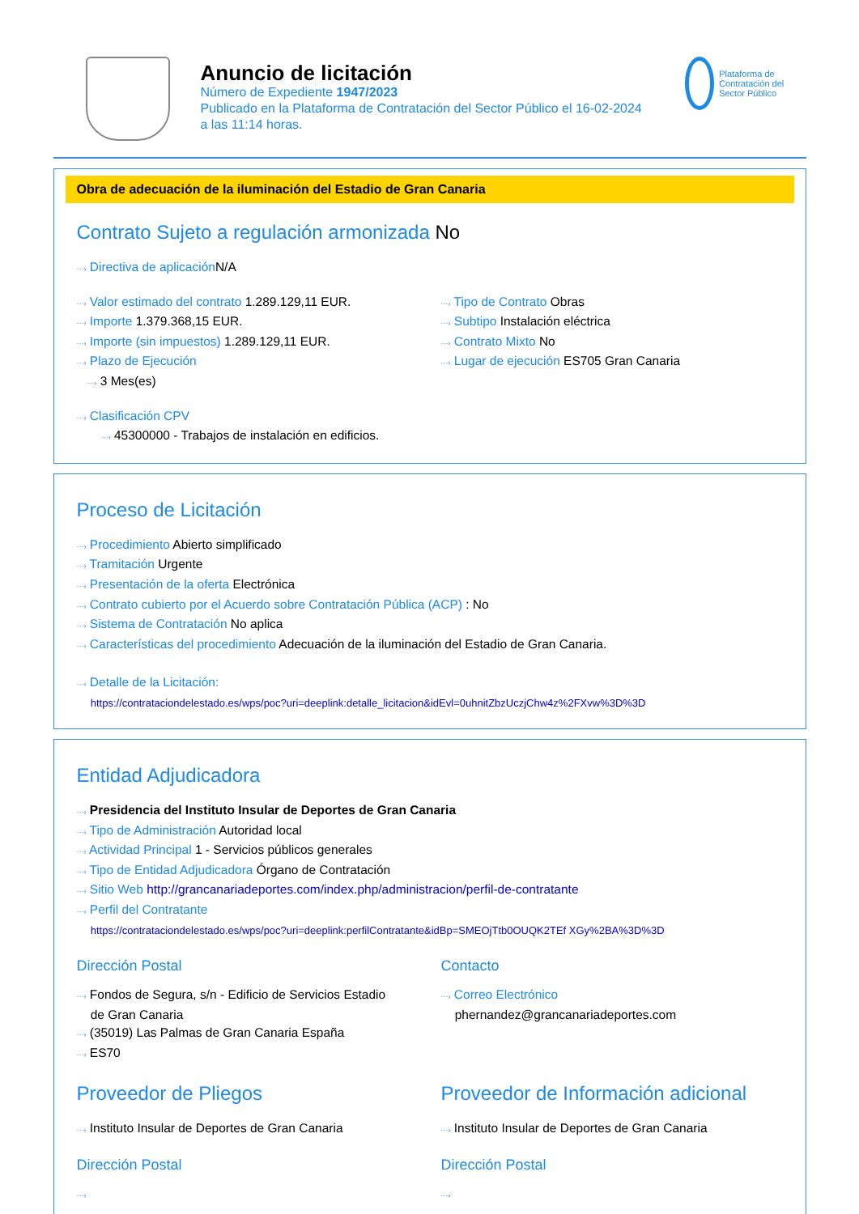Anuncio de licitación
Número de Expediente 1947/2023
Publicado en la Plataforma de Contratación del Sector Público el 16-02-2024
a las 11:14 horas.
Plataforma de Contratación del Sector Público
Obra de adecuación de la iluminación del Estadio de Gran Canaria
Contrato Sujeto a regulación armonizada No
···› Directiva de aplicación N/A
···› Valor estimado del contrato 1.289.129,11 EUR.
···› Importe 1.379.368,15 EUR.
···› Importe (sin impuestos) 1.289.129,11 EUR.
···› Plazo de Ejecución
···› 3 Mes(es)
···› Tipo de Contrato Obras
···› Subtipo Instalación eléctrica
···› Contrato Mixto No
···› Lugar de ejecución ES705 Gran Canaria
···› Clasificación CPV
···› 45300000 - Trabajos de instalación en edificios.
Proceso de Licitación
···› Procedimiento Abierto simplificado
···› Tramitación Urgente
···› Presentación de la oferta Electrónica
···› Contrato cubierto por el Acuerdo sobre Contratación Pública (ACP) : No
···› Sistema de Contratación No aplica
···› Características del procedimiento Adecuación de la iluminación del Estadio de Gran Canaria.
···› Detalle de la Licitación:
https://contrataciondelestado.es/wps/poc?uri=deeplink:detalle_licitacion&idEvl=0uhnitZbzUczjChw4z%2FXvw%3D%3D
Entidad Adjudicadora
···› Presidencia del Instituto Insular de Deportes de Gran Canaria
···› Tipo de Administración Autoridad local
···› Actividad Principal 1 - Servicios públicos generales
···› Tipo de Entidad Adjudicadora Órgano de Contratación
···› Sitio Web http://grancanariadeportes.com/index.php/administracion/perfil-de-contratante
···› Perfil del Contratante
https://contrataciondelestado.es/wps/poc?uri=deeplink:perfilContratante&idBp=SMEOjTtb0OUQK2TEf XGy%2BA%3D%3D
Dirección Postal
···› Fondos de Segura, s/n - Edificio de Servicios Estadio
de Gran Canaria
···› (35019) Las Palmas de Gran Canaria España
···› ES70
Contacto
···› Correo Electrónico
phernandez@grancanariadeportes.com
Proveedor de Pliegos
···› Instituto Insular de Deportes de Gran Canaria
Dirección Postal
···›
Proveedor de Información adicional
···› Instituto Insular de Deportes de Gran Canaria
Dirección Postal
···›